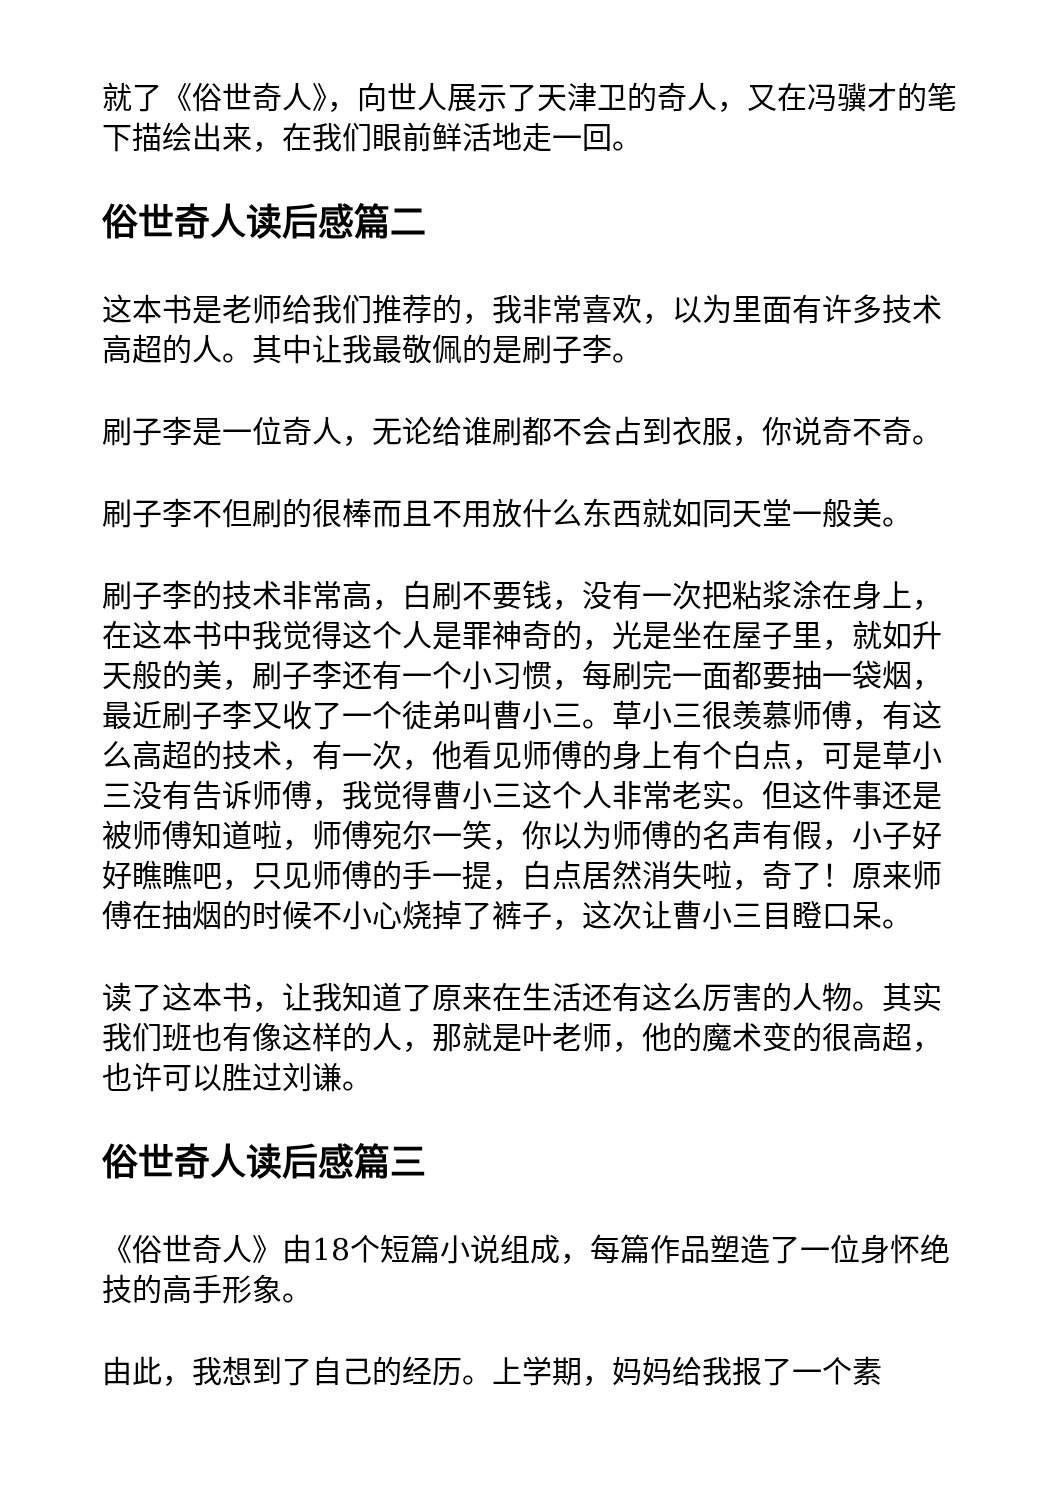就了《俗世奇人》，向世人展示了天津卫的奇人，又在冯骥才的笔下描绘出来，在我们眼前鲜活地走一回。
俗世奇人读后感篇二
这本书是老师给我们推荐的，我非常喜欢，以为里面有许多技术高超的人。其中让我最敬佩的是刷子李。
刷子李是一位奇人，无论给谁刷都不会占到衣服，你说奇不奇。
刷子李不但刷的很棒而且不用放什么东西就如同天堂一般美。
刷子李的技术非常高，白刷不要钱，没有一次把粘浆涂在身上，在这本书中我觉得这个人是罪神奇的，光是坐在屋子里，就如升天般的美，刷子李还有一个小习惯，每刷完一面都要抽一袋烟，最近刷子李又收了一个徒弟叫曹小三。草小三很羡慕师傅，有这么高超的技术，有一次，他看见师傅的身上有个白点，可是草小三没有告诉师傅，我觉得曹小三这个人非常老实。但这件事还是被师傅知道啦，师傅宛尔一笑，你以为师傅的名声有假，小子好好瞧瞧吧，只见师傅的手一提，白点居然消失啦，奇了！原来师傅在抽烟的时候不小心烧掉了裤子，这次让曹小三目瞪口呆。
读了这本书，让我知道了原来在生活还有这么厉害的人物。其实我们班也有像这样的人，那就是叶老师，他的魔术变的很高超，也许可以胜过刘谦。
俗世奇人读后感篇三
《俗世奇人》由18个短篇小说组成，每篇作品塑造了一位身怀绝技的高手形象。
由此，我想到了自己的经历。上学期，妈妈给我报了一个素